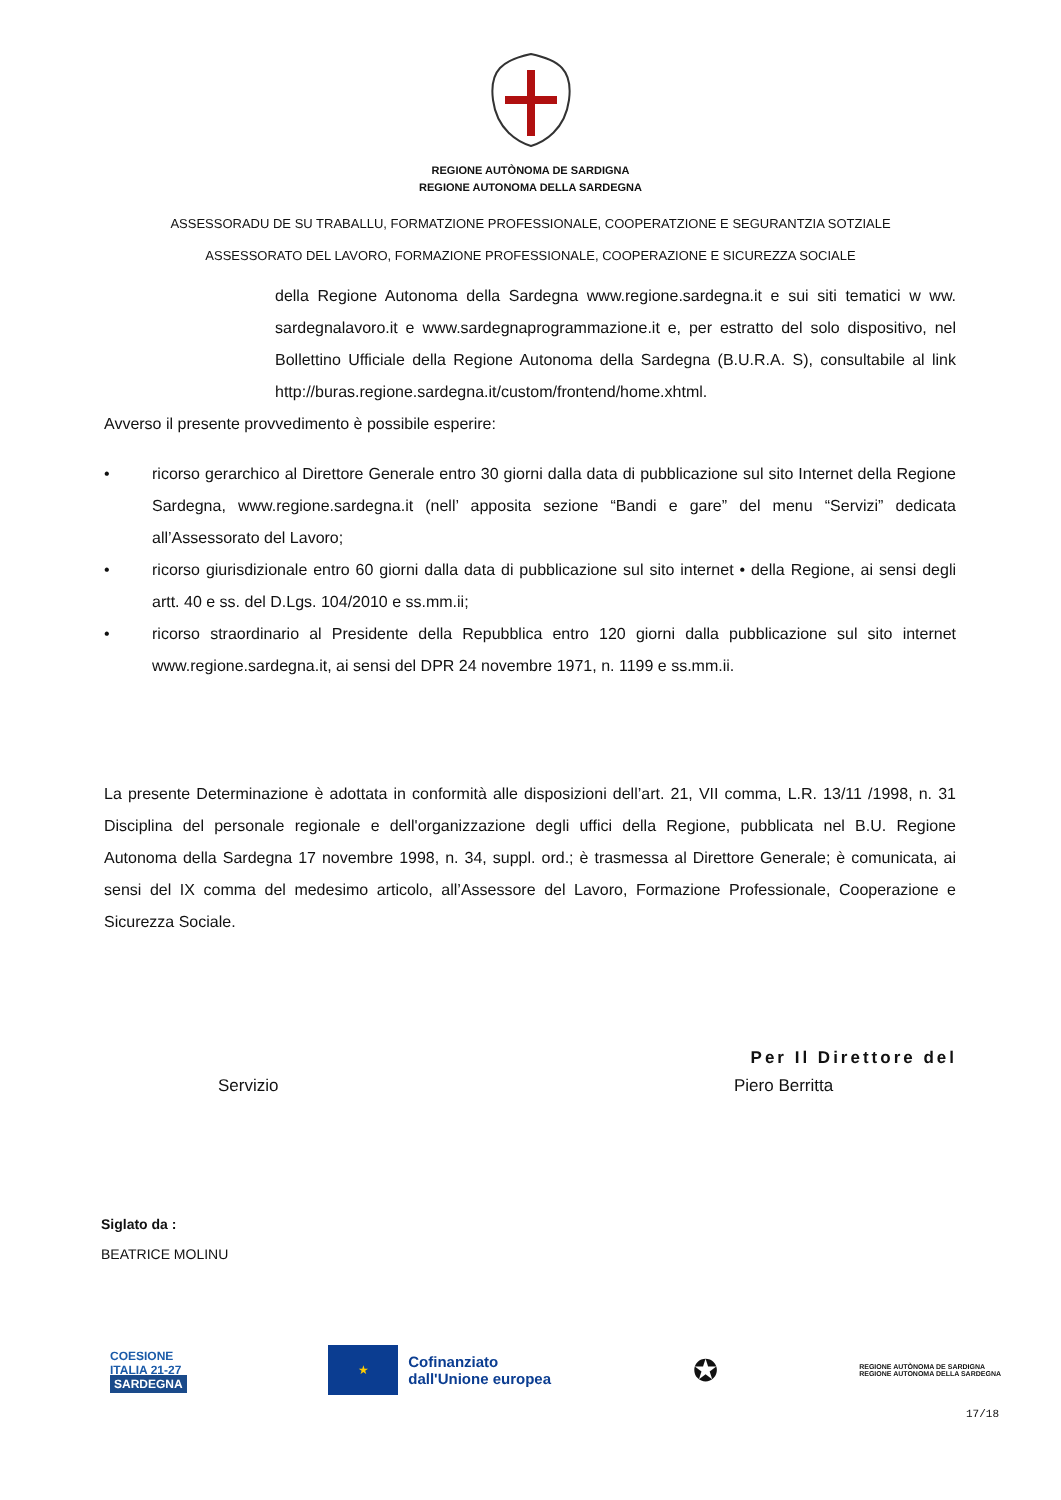REGIONE AUTÒNOMA DE SARDIGNA
REGIONE AUTONOMA DELLA SARDEGNA
ASSESSORADU DE SU TRABALLU, FORMATZIONE PROFESSIONALE, COOPERATZIONE E SEGURANTZIA SOTZIALE
ASSESSORATO DEL LAVORO, FORMAZIONE PROFESSIONALE, COOPERAZIONE E SICUREZZA SOCIALE
della Regione Autonoma della Sardegna www.regione.sardegna.it e sui siti tematici w ww. sardegnalavoro.it e www.sardegnaprogrammazione.it e, per estratto del solo dispositivo, nel Bollettino Ufficiale della Regione Autonoma della Sardegna (B.U.R.A. S), consultabile al link http://buras.regione.sardegna.it/custom/frontend/home.xhtml.
Avverso il presente provvedimento è possibile esperire:
• ricorso gerarchico al Direttore Generale entro 30 giorni dalla data di pubblicazione sul sito Internet della Regione Sardegna, www.regione.sardegna.it (nell’ apposita sezione “Bandi e gare” del menu “Servizi” dedicata all’Assessorato del Lavoro;
• ricorso giurisdizionale entro 60 giorni dalla data di pubblicazione sul sito internet • della Regione, ai sensi degli artt. 40 e ss. del D.Lgs. 104/2010 e ss.mm.ii;
• ricorso straordinario al Presidente della Repubblica entro 120 giorni dalla pubblicazione sul sito internet www.regione.sardegna.it, ai sensi del DPR 24 novembre 1971, n. 1199 e ss.mm.ii.
La presente Determinazione è adottata in conformità alle disposizioni dell’art. 21, VII comma, L.R. 13/11 /1998, n. 31 Disciplina del personale regionale e dell'organizzazione degli uffici della Regione, pubblicata nel B.U. Regione Autonoma della Sardegna 17 novembre 1998, n. 34, suppl. ord.; è trasmessa al Direttore Generale; è comunicata, ai sensi del IX comma del medesimo articolo, all’Assessore del Lavoro, Formazione Professionale, Cooperazione e Sicurezza Sociale.
Per Il Direttore del
Servizio Piero Berritta
Siglato da :
BEATRICE MOLINU
COESIONE
ITALIA 21-27
SARDEGNA
★ Cofinanziato
dall'Unione europea
✪
REGIONE AUTÒNOMA DE SARDIGNA
REGIONE AUTONOMA DELLA SARDEGNA
17/18